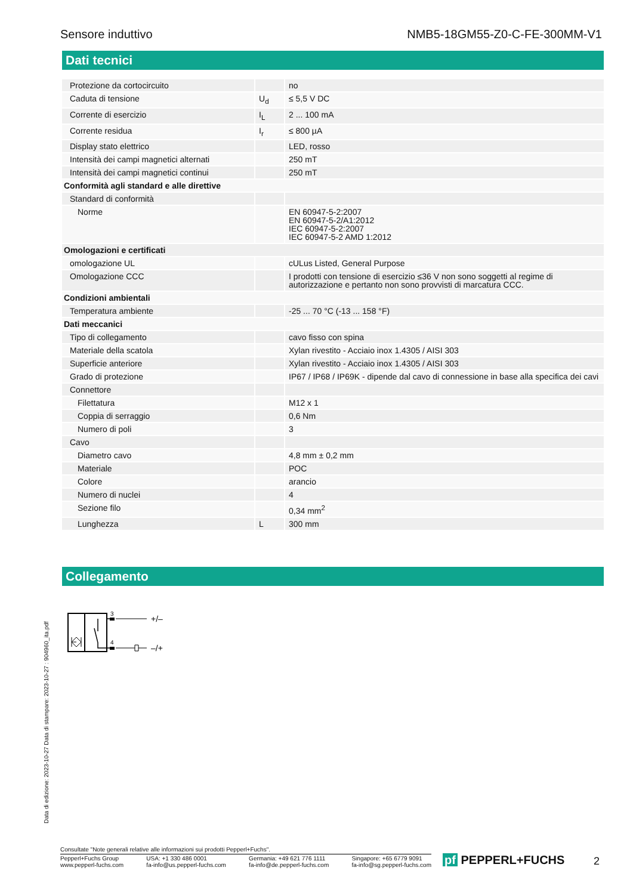Sensore induttivo NMB5-18GM55-Z0-C-FE-300MM-V1
Dati tecnici
| Protezione da cortocircuito | | no |
| Caduta di tensione | U<sub>d</sub> | ≤ 5,5 V DC |
| Corrente di esercizio | I<sub>L</sub> | 2 ... 100 mA |
| Corrente residua | I<sub>r</sub> | ≤ 800 µA |
| Display stato elettrico | | LED, rosso |
| Intensità dei campi magnetici alternati | | 250 mT |
| Intensità dei campi magnetici continui | | 250 mT |
| Conformità agli standard e alle direttive | | |
| Standard di conformità | | |
| Norme | | EN 60947-5-2:2007 EN 60947-5-2/A1:2012 IEC 60947-5-2:2007 IEC 60947-5-2 AMD 1:2012 |
| Omologazioni e certificati | | |
| omologazione UL | | cULus Listed, General Purpose |
| Omologazione CCC | | I prodotti con tensione di esercizio ≤36 V non sono soggetti al regime di autorizzazione e pertanto non sono provvisti di marcatura CCC. |
| Condizioni ambientali | | |
| Temperatura ambiente | | -25 ... 70 °C (-13 ... 158 °F) |
| Dati meccanici | | |
| Tipo di collegamento | | cavo fisso con spina |
| Materiale della scatola | | Xylan rivestito - Acciaio inox 1.4305 / AISI 303 |
| Superficie anteriore | | Xylan rivestito - Acciaio inox 1.4305 / AISI 303 |
| Grado di protezione | | IP67 / IP68 / IP69K - dipende dal cavo di connessione in base alla specifica dei cavi |
| Connettore | | |
| Filettatura | | M12 x 1 |
| Coppia di serraggio | | 0,6 Nm |
| Numero di poli | | 3 |
| Cavo | | |
| Diametro cavo | | 4,8 mm ± 0,2 mm |
| Materiale | | POC |
| Colore | | arancio |
| Numero di nuclei | | 4 |
| Sezione filo | | 0,34 mm<sup>2</sup> |
| Lunghezza | L | 300 mm |
Collegamento
3
4
+/–
–/+
Data di edizione: 2023-10-27 Data di stampare: 2023-10-27 : 904960_ita.pdf
Consultate "Note generali relative alle informazioni sui prodotti Pepperl+Fuchs".
Pepperl+Fuchs Group
www.pepperl-fuchs.com
USA: +1 330 486 0001
fa-info@us.pepperl-fuchs.com
Germania: +49 621 776 1111
fa-info@de.pepperl-fuchs.com
Singapore: +65 6779 9091
fa-info@sg.pepperl-fuchs.com
pf PEPPERL+FUCHS 2